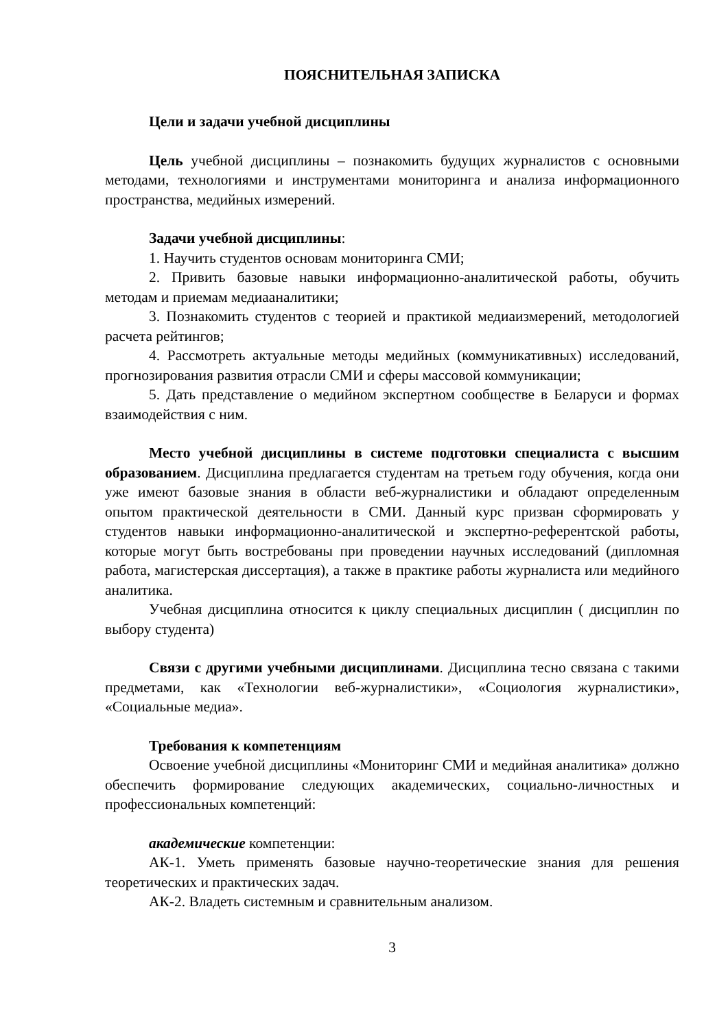ПОЯСНИТЕЛЬНАЯ ЗАПИСКА
Цели и задачи учебной дисциплины
Цель учебной дисциплины – познакомить будущих журналистов с основными методами, технологиями и инструментами мониторинга и анализа информационного пространства, медийных измерений.
Задачи учебной дисциплины:
1. Научить студентов основам мониторинга СМИ;
2. Привить базовые навыки информационно-аналитической работы, обучить методам и приемам медиааналитики;
3. Познакомить студентов с теорией и практикой медиаизмерений, методологией расчета рейтингов;
4. Рассмотреть актуальные методы медийных (коммуникативных) исследований, прогнозирования развития отрасли СМИ и сферы массовой коммуникации;
5. Дать представление о медийном экспертном сообществе в Беларуси и формах взаимодействия с ним.
Место учебной дисциплины в системе подготовки специалиста с высшим образованием. Дисциплина предлагается студентам на третьем году обучения, когда они уже имеют базовые знания в области веб-журналистики и обладают определенным опытом практической деятельности в СМИ. Данный курс призван сформировать у студентов навыки информационно-аналитической и экспертно-референтской работы, которые могут быть востребованы при проведении научных исследований (дипломная работа, магистерская диссертация), а также в практике работы журналиста или медийного аналитика.
Учебная дисциплина относится к циклу специальных дисциплин ( дисциплин по выбору студента)
Связи с другими учебными дисциплинами. Дисциплина тесно связана с такими предметами, как «Технологии веб-журналистики», «Социология журналистики», «Социальные медиа».
Требования к компетенциям
Освоение учебной дисциплины «Мониторинг СМИ и медийная аналитика» должно обеспечить формирование следующих академических, социально-личностных и профессиональных компетенций:
академические компетенции:
АК-1. Уметь применять базовые научно-теоретические знания для решения теоретических и практических задач.
АК-2. Владеть системным и сравнительным анализом.
3